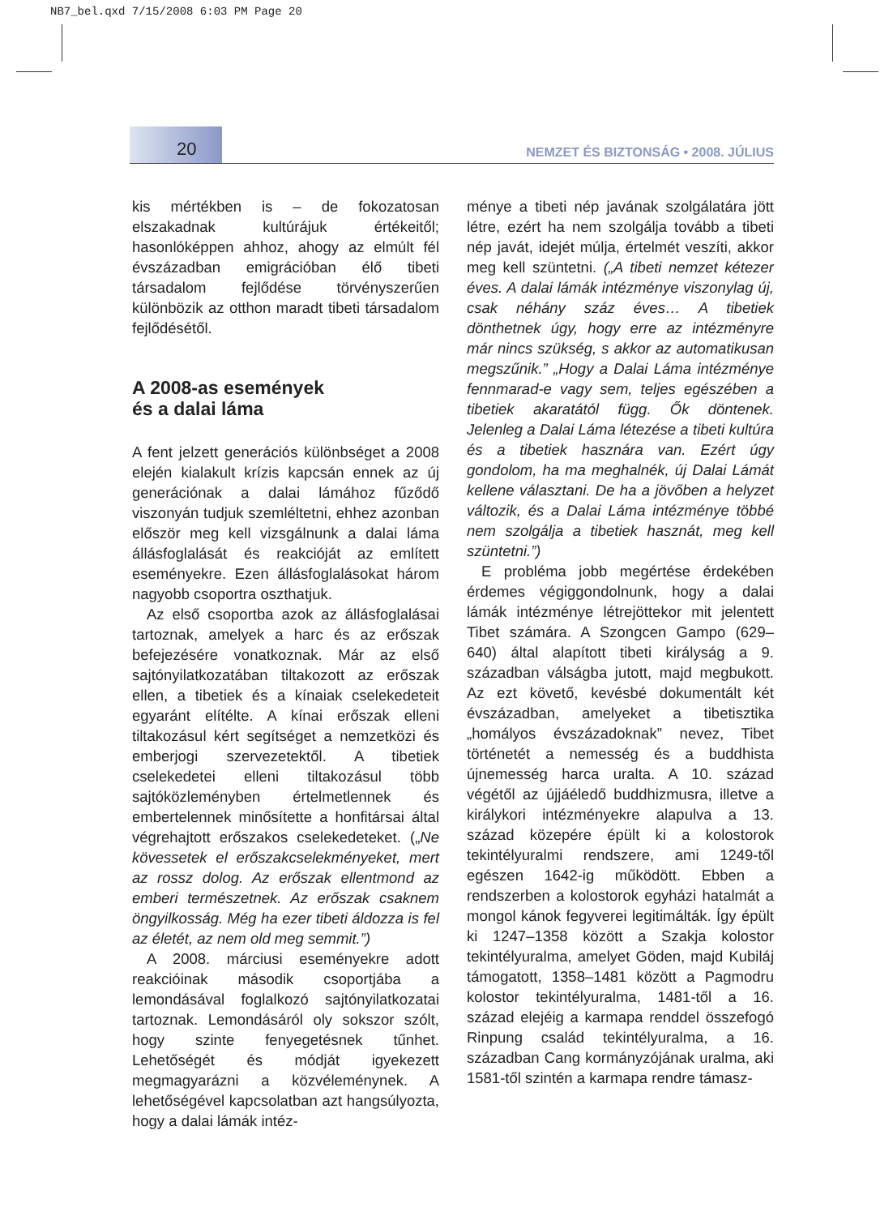NB7_bel.qxd 7/15/2008 6:03 PM Page 20
20
NEMZET ÉS BIZTONSÁG • 2008. JÚLIUS
kis mértékben is – de fokozatosan elszakadnak kultúrájuk értékeitől; hasonlóképpen ahhoz, ahogy az elmúlt fél évszázadban emigrációban élő tibeti társadalom fejlődése törvényszerűen különbözik az otthon maradt tibeti társadalom fejlődésétől.
A 2008-as események
és a dalai láma
A fent jelzett generációs különbséget a 2008 elején kialakult krízis kapcsán ennek az új generációnak a dalai lámához fűződő viszonyán tudjuk szemléltetni, ehhez azonban először meg kell vizsgálnunk a dalai láma állásfoglalását és reakcióját az említett eseményekre. Ezen állásfoglalásokat három nagyobb csoportra oszthatjuk.
Az első csoportba azok az állásfoglalásai tartoznak, amelyek a harc és az erőszak befejezésére vonatkoznak. Már az első sajtónyilatkozatában tiltakozott az erőszak ellen, a tibetiek és a kínaiak cselekedeteit egyaránt elítélte. A kínai erőszak elleni tiltakozásul kért segítséget a nemzetközi és emberjogi szervezetektől. A tibetiek cselekedetei elleni tiltakozásul több sajtóközleményben értelmetlennek és embertelennek minősítette a honfitársai által végrehajtott erőszakos cselekedeteket. („Ne kövessetek el erőszakcselekményeket, mert az rossz dolog. Az erőszak ellentmond az emberi természetnek. Az erőszak csaknem öngyilkosság. Még ha ezer tibeti áldozza is fel az életét, az nem old meg semmit.”)
A 2008. márciusi eseményekre adott reakcióinak második csoportjába a lemondásával foglalkozó sajtónyilatkozatai tartoznak. Lemondásáról oly sokszor szólt, hogy szinte fenyegetésnek tűnhet. Lehetőségét és módját igyekezett megmagyarázni a közvéleménynek. A lehetőségével kapcsolatban azt hangsúlyozta, hogy a dalai lámák intéz-
ménye a tibeti nép javának szolgálatára jött létre, ezért ha nem szolgálja tovább a tibeti nép javát, idejét múlja, értelmét veszíti, akkor meg kell szüntetni. („A tibeti nemzet kétezer éves. A dalai lámák intézménye viszonylag új, csak néhány száz éves… A tibetiek dönthetnek úgy, hogy erre az intézményre már nincs szükség, s akkor az automatikusan megszűnik.” „Hogy a Dalai Láma intézménye fennmarad-e vagy sem, teljes egészében a tibetiek akaratától függ. Ők döntenek. Jelenleg a Dalai Láma létezése a tibeti kultúra és a tibetiek hasznára van. Ezért úgy gondolom, ha ma meghalnék, új Dalai Lámát kellene választani. De ha a jövőben a helyzet változik, és a Dalai Láma intézménye többé nem szolgálja a tibetiek hasznát, meg kell szüntetni.”)
E probléma jobb megértése érdekében érdemes végiggondolnunk, hogy a dalai lámák intézménye létrejöttekor mit jelentett Tibet számára. A Szongcen Gampo (629–640) által alapított tibeti királyság a 9. században válságba jutott, majd megbukott. Az ezt követő, kevésbé dokumentált két évszázadban, amelyeket a tibetisztika „homályos évszázadoknak” nevez, Tibet történetét a nemesség és a buddhista újnemesség harca uralta. A 10. század végétől az újjáéledő buddhizmusra, illetve a királykori intézményekre alapulva a 13. század közepére épült ki a kolostorok tekintélyuralmi rendszere, ami 1249-től egészen 1642-ig működött. Ebben a rendszerben a kolostorok egyházi hatalmát a mongol kánok fegyverei legitimálták. Így épült ki 1247–1358 között a Szakja kolostor tekintélyuralma, amelyet Göden, majd Kubiláj támogatott, 1358–1481 között a Pagmodru kolostor tekintélyuralma, 1481-től a 16. század elejéig a karmapa renddel összefogó Rinpung család tekintélyuralma, a 16. században Cang kormányzójának uralma, aki 1581-től szintén a karmapa rendre támasz-